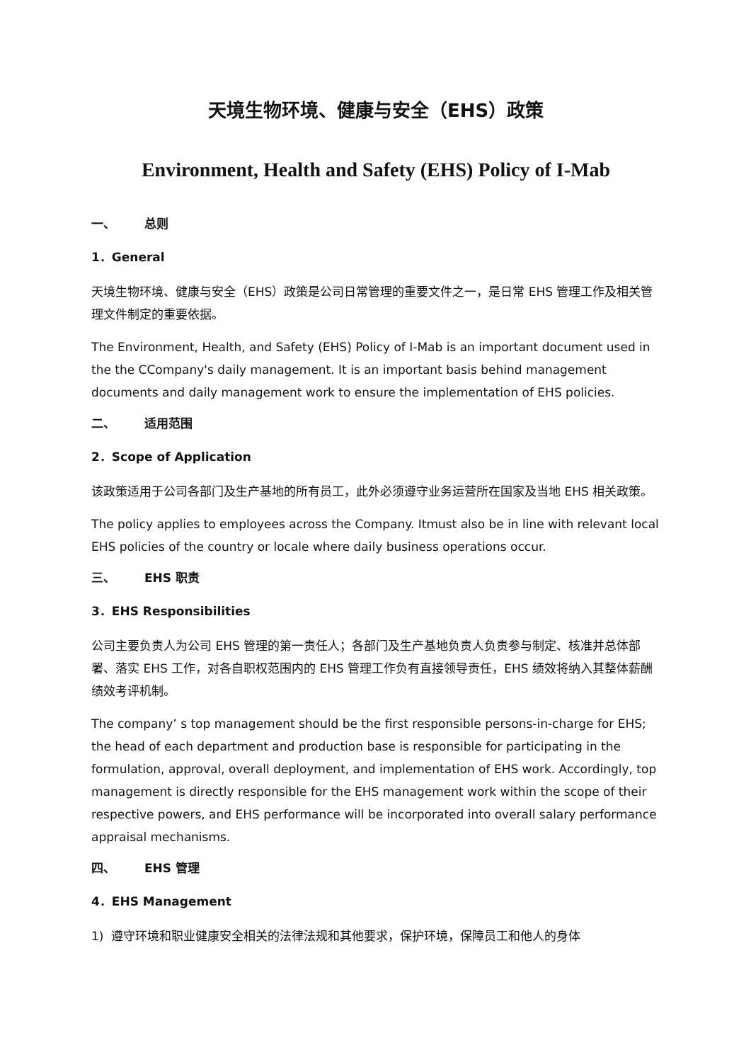天境生物环境、健康与安全（EHS）政策
Environment, Health and Safety (EHS) Policy of I-Mab
一、 总则
1．General
天境生物环境、健康与安全（EHS）政策是公司日常管理的重要文件之一，是日常 EHS 管理工作及相关管理文件制定的重要依据。
The Environment, Health, and Safety (EHS) Policy of I-Mab is an important document used in the the CCompany's daily management. It is an important basis behind management documents and daily management work to ensure the implementation of EHS policies.
二、 适用范围
2．Scope of Application
该政策适用于公司各部门及生产基地的所有员工，此外必须遵守业务运营所在国家及当地 EHS 相关政策。
The policy applies to employees across the Company. Itmust also be in line with relevant local EHS policies of the country or locale where daily business operations occur.
三、 EHS 职责
3．EHS Responsibilities
公司主要负责人为公司 EHS 管理的第一责任人；各部门及生产基地负责人负责参与制定、核准并总体部署、落实 EHS 工作，对各自职权范围内的 EHS 管理工作负有直接领导责任，EHS 绩效将纳入其整体薪酬绩效考评机制。
The company’ s top management should be the first responsible persons-in-charge for EHS; the head of each department and production base is responsible for participating in the formulation, approval, overall deployment, and implementation of EHS work. Accordingly, top management is directly responsible for the EHS management work within the scope of their respective powers, and EHS performance will be incorporated into overall salary performance appraisal mechanisms.
四、 EHS 管理
4．EHS Management
1) 遵守环境和职业健康安全相关的法律法规和其他要求，保护环境，保障员工和他人的身体